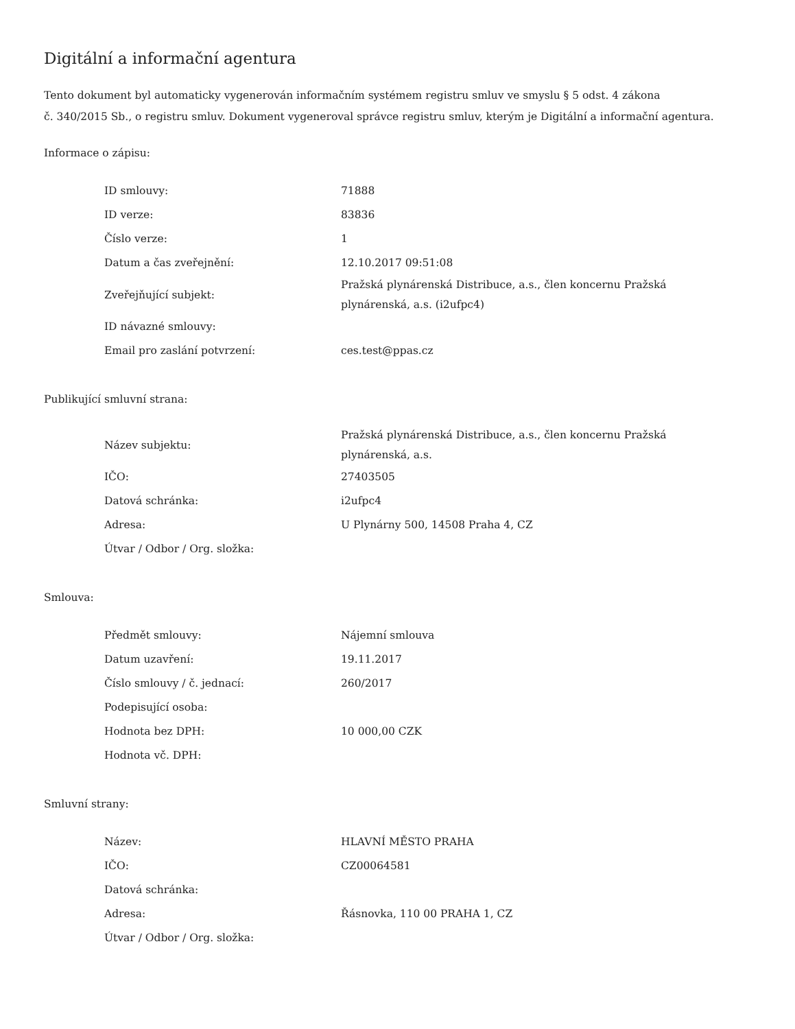Digitální a informační agentura
Tento dokument byl automaticky vygenerován informačním systémem registru smluv ve smyslu § 5 odst. 4 zákona
č. 340/2015 Sb., o registru smluv. Dokument vygeneroval správce registru smluv, kterým je Digitální a informační agentura.
Informace o zápisu:
| ID smlouvy: | 71888 |
| ID verze: | 83836 |
| Číslo verze: | 1 |
| Datum a čas zveřejnění: | 12.10.2017 09:51:08 |
| Zveřejňující subjekt: | Pražská plynárenská Distribuce, a.s., člen koncernu Pražská plynárenská, a.s. (i2ufpc4) |
| ID návazné smlouvy: | |
| Email pro zaslání potvrzení: | ces.test@ppas.cz |
Publikující smluvní strana:
| Název subjektu: | Pražská plynárenská Distribuce, a.s., člen koncernu Pražská plynárenská, a.s. |
| IČO: | 27403505 |
| Datová schránka: | i2ufpc4 |
| Adresa: | U Plynárny 500, 14508 Praha 4, CZ |
| Útvar / Odbor / Org. složka: | |
Smlouva:
| Předmět smlouvy: | Nájemní smlouva |
| Datum uzavření: | 19.11.2017 |
| Číslo smlouvy / č. jednací: | 260/2017 |
| Podepisující osoba: | |
| Hodnota bez DPH: | 10 000,00 CZK |
| Hodnota vč. DPH: | |
Smluvní strany:
| Název: | HLAVNÍ MĚSTO PRAHA |
| IČO: | CZ00064581 |
| Datová schránka: | |
| Adresa: | Řásnovka, 110 00 PRAHA 1, CZ |
| Útvar / Odbor / Org. složka: | |